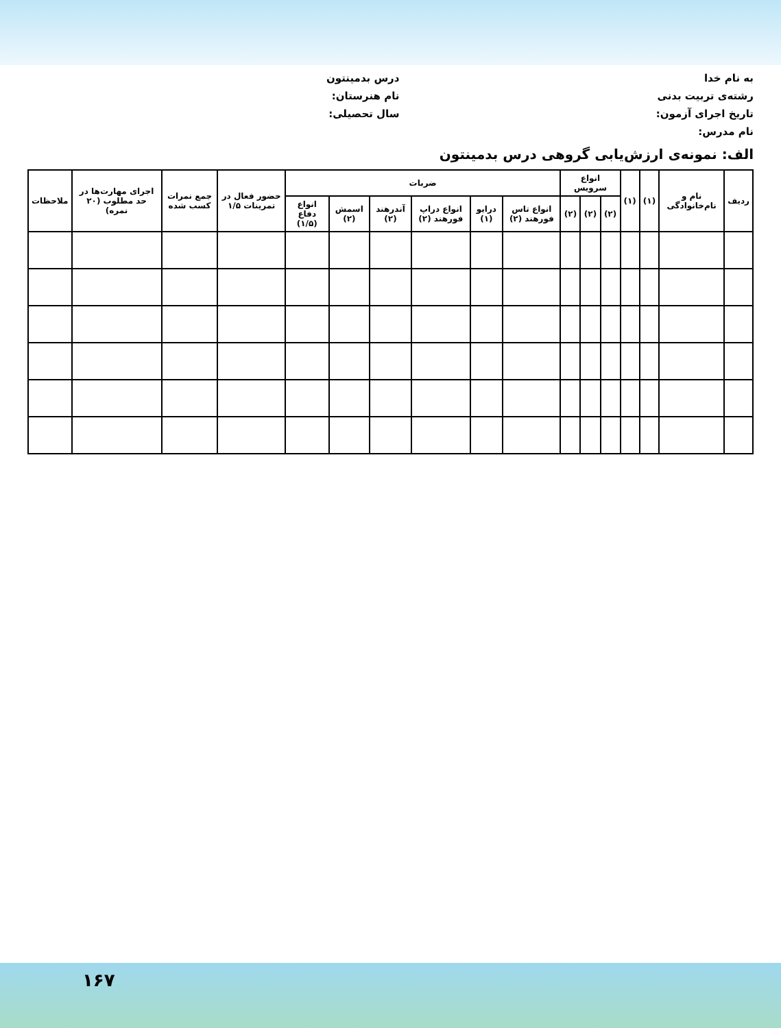به نام خدا
درس بدمینتون
رشته‌ی تربیت بدنی
نام هنرستان:
تاریخ اجرای آزمون:
سال تحصیلی:
نام مدرس:
الف: نمونه‌ی ارزش‌یابی گروهی درس بدمینتون
| ردیف | نام و نام‌خانوادگی | (۱) | (۱) | انواع سرویس | | | ضربات | | | | | | حضور فعال در تمرینات ۱/۵ | جمع نمرات کسب شده | اجرای مهارت‌ها در حد مطلوب (۲۰ نمره) | ملاحظات |
| --- | --- | --- | --- | --- | --- | --- | --- | --- | --- | --- | --- | --- | --- | --- | --- | --- |
| | | | | (۲) | (۲) | (۲) | انواع تاس فورهند (۲) | درایو (۱) | انواع دراپ فورهند (۲) | آندرهند (۲) | اسمش (۲) | انواع دفاع (۱/۵) | | | | |
۱۶۷